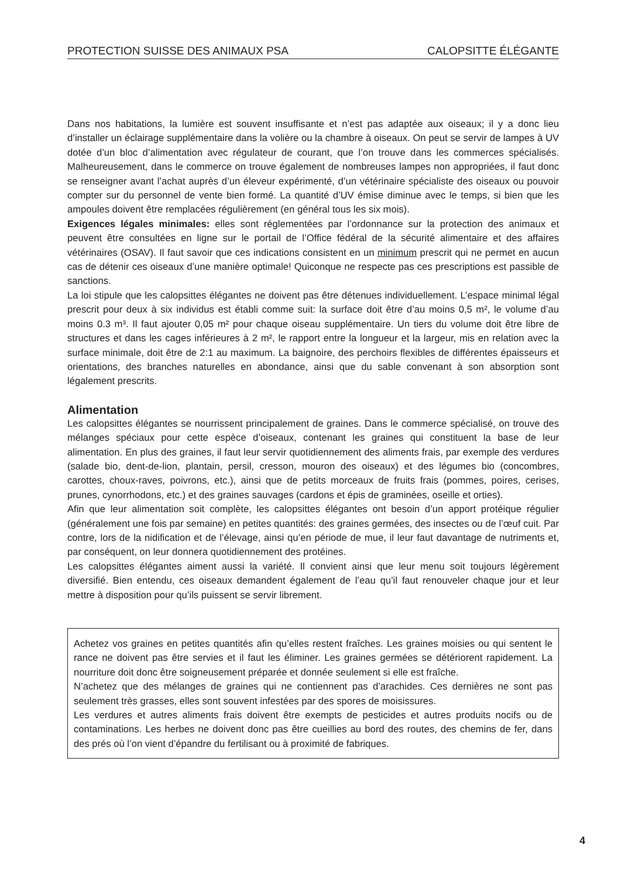PROTECTION SUISSE DES ANIMAUX PSA CALOPSITTE ÉLÉGANTE
Dans nos habitations, la lumière est souvent insuffisante et n’est pas adaptée aux oiseaux; il y a donc lieu d’installer un éclairage supplémentaire dans la volière ou la chambre à oiseaux. On peut se servir de lampes à UV dotée d’un bloc d’alimentation avec régulateur de courant, que l’on trouve dans les commerces spécialisés. Malheureusement, dans le commerce on trouve également de nombreuses lampes non appropriées, il faut donc se renseigner avant l’achat auprès d’un éleveur expérimenté, d’un vétérinaire spécialiste des oiseaux ou pouvoir compter sur du personnel de vente bien formé. La quantité d’UV émise diminue avec le temps, si bien que les ampoules doivent être remplacées régulièrement (en général tous les six mois).
Exigences légales minimales: elles sont réglementées par l’ordonnance sur la protection des animaux et peuvent être consultées en ligne sur le portail de l’Office fédéral de la sécurité alimentaire et des affaires vétérinaires (OSAV). Il faut savoir que ces indications consistent en un minimum prescrit qui ne permet en aucun cas de détenir ces oiseaux d’une manière optimale! Quiconque ne respecte pas ces prescriptions est passible de sanctions.
La loi stipule que les calopsittes élégantes ne doivent pas être détenues individuellement. L’espace minimal légal prescrit pour deux à six individus est établi comme suit: la surface doit être d’au moins 0,5 m², le volume d’au moins 0.3 m³. Il faut ajouter 0,05 m² pour chaque oiseau supplémentaire. Un tiers du volume doit être libre de structures et dans les cages inférieures à 2 m², le rapport entre la longueur et la largeur, mis en relation avec la surface minimale, doit être de 2:1 au maximum. La baignoire, des perchoirs flexibles de différentes épaisseurs et orientations, des branches naturelles en abondance, ainsi que du sable convenant à son absorption sont légalement prescrits.
Alimentation
Les calopsittes élégantes se nourrissent principalement de graines. Dans le commerce spécialisé, on trouve des mélanges spéciaux pour cette espèce d’oiseaux, contenant les graines qui constituent la base de leur alimentation. En plus des graines, il faut leur servir quotidiennement des aliments frais, par exemple des verdures (salade bio, dent-de-lion, plantain, persil, cresson, mouron des oiseaux) et des légumes bio (concombres, carottes, choux-raves, poivrons, etc.), ainsi que de petits morceaux de fruits frais (pommes, poires, cerises, prunes, cynorrhodons, etc.) et des graines sauvages (cardons et épis de graminées, oseille et orties).
Afin que leur alimentation soit complète, les calopsittes élégantes ont besoin d’un apport protéique régulier (généralement une fois par semaine) en petites quantités: des graines germées, des insectes ou de l’œuf cuit. Par contre, lors de la nidification et de l’élevage, ainsi qu’en période de mue, il leur faut davantage de nutriments et, par conséquent, on leur donnera quotidiennement des protéines.
Les calopsittes élégantes aiment aussi la variété. Il convient ainsi que leur menu soit toujours légèrement diversifié. Bien entendu, ces oiseaux demandent également de l’eau qu’il faut renouveler chaque jour et leur mettre à disposition pour qu’ils puissent se servir librement.
Achetez vos graines en petites quantités afin qu’elles restent fraîches. Les graines moisies ou qui sentent le rance ne doivent pas être servies et il faut les éliminer. Les graines germées se détériorent rapidement. La nourriture doit donc être soigneusement préparée et donnée seulement si elle est fraîche.
N’achetez que des mélanges de graines qui ne contiennent pas d’arachides. Ces dernières ne sont pas seulement très grasses, elles sont souvent infestées par des spores de moisissures.
Les verdures et autres aliments frais doivent être exempts de pesticides et autres produits nocifs ou de contaminations. Les herbes ne doivent donc pas être cueillies au bord des routes, des chemins de fer, dans des prés où l’on vient d’épandre du fertilisant ou à proximité de fabriques.
4